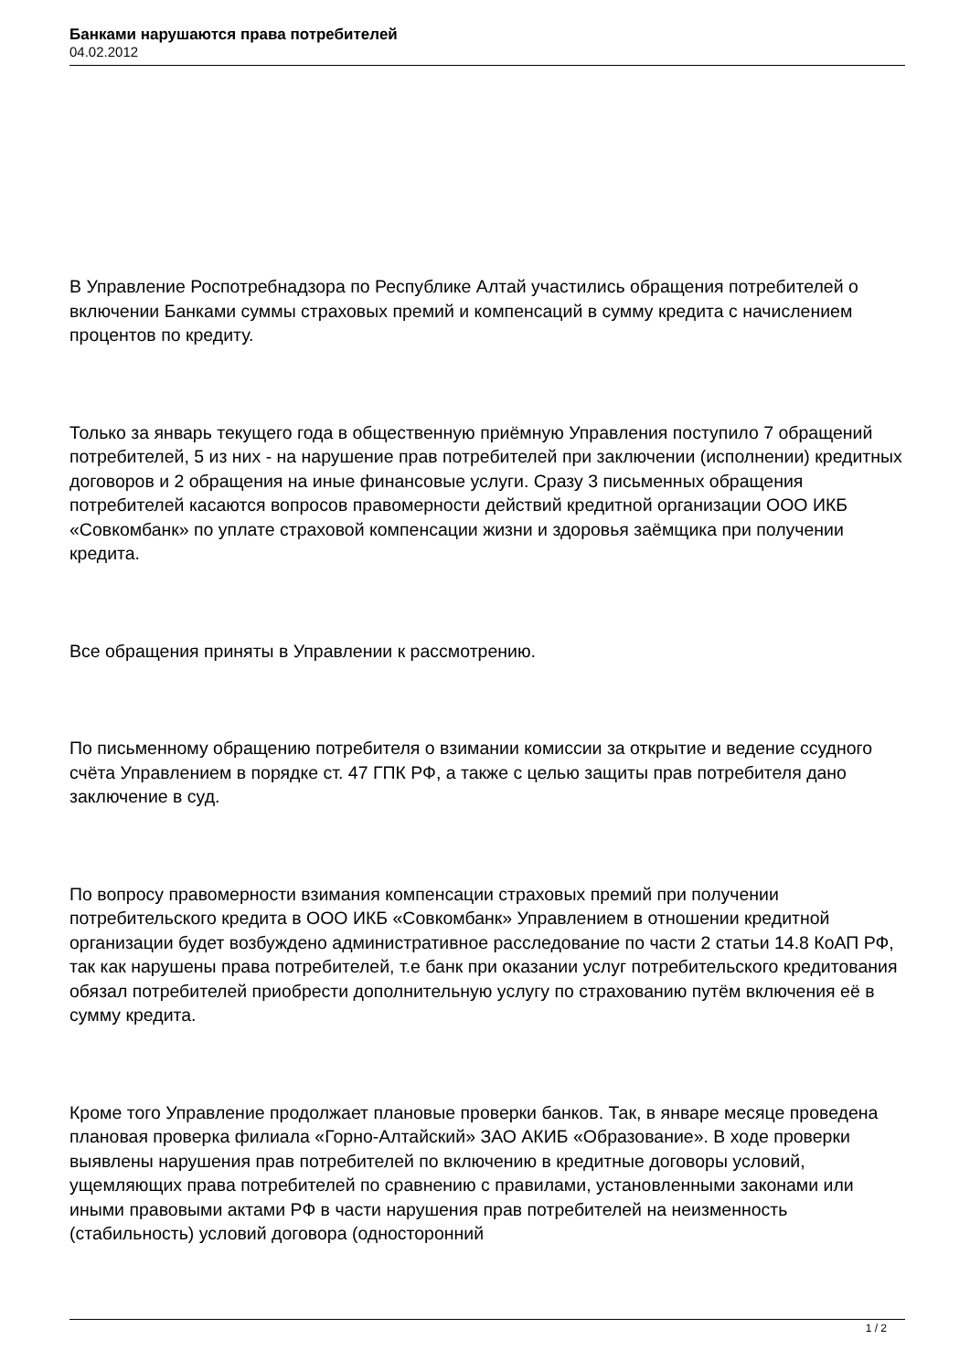Банками нарушаются права потребителей
04.02.2012
В Управление Роспотребнадзора по Республике Алтай участились обращения потребителей о включении Банками суммы страховых премий и компенсаций в сумму кредита с начислением процентов по кредиту.
Только за январь текущего года в общественную приёмную Управления поступило 7 обращений потребителей, 5 из них - на нарушение прав потребителей при заключении (исполнении) кредитных договоров и 2 обращения на иные финансовые услуги. Сразу 3 письменных обращения потребителей касаются вопросов правомерности действий кредитной организации ООО ИКБ «Совкомбанк» по уплате страховой компенсации жизни и здоровья заёмщика при получении кредита.
Все обращения приняты в Управлении к рассмотрению.
По письменному обращению потребителя о взимании комиссии за открытие и ведение ссудного счёта Управлением в порядке ст. 47 ГПК РФ, а также с целью защиты прав потребителя дано заключение в суд.
По вопросу правомерности взимания компенсации страховых премий при получении потребительского кредита в ООО ИКБ «Совкомбанк» Управлением в отношении кредитной организации будет возбуждено административное расследование по части 2 статьи 14.8 КоАП РФ, так как нарушены права потребителей, т.е банк при оказании услуг потребительского кредитования обязал потребителей приобрести дополнительную услугу по страхованию путём включения её в сумму кредита.
Кроме того Управление продолжает плановые проверки банков. Так, в январе месяце проведена плановая проверка филиала «Горно-Алтайский» ЗАО АКИБ «Образование». В ходе проверки выявлены нарушения прав потребителей по включению в кредитные договоры условий, ущемляющих права потребителей по сравнению с правилами, установленными законами или иными правовыми актами РФ в части нарушения прав потребителей на неизменность (стабильность) условий договора (односторонний
1 / 2